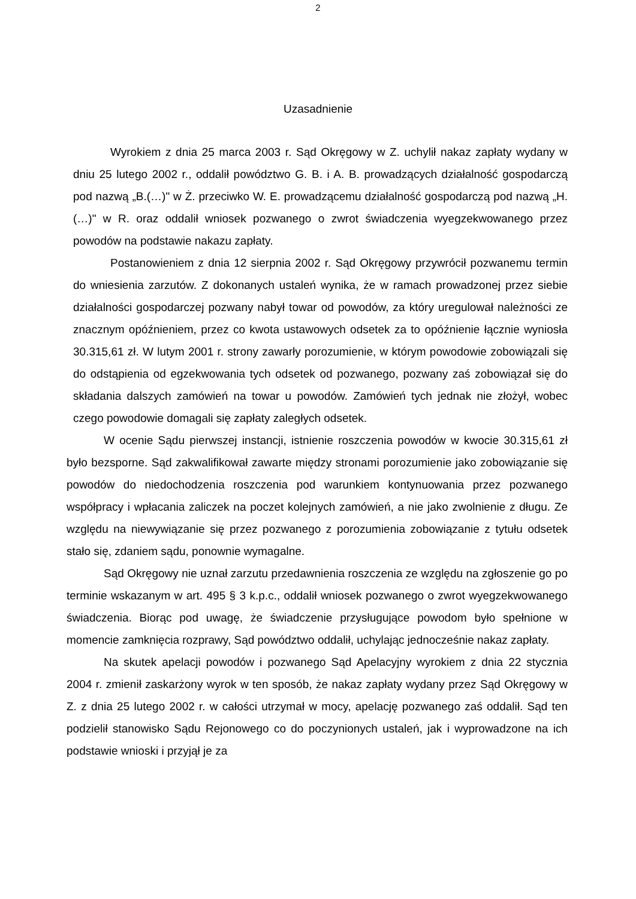2
Uzasadnienie
Wyrokiem z dnia 25 marca 2003 r. Sąd Okręgowy w Z. uchylił nakaz zapłaty wydany w dniu 25 lutego 2002 r., oddalił powództwo G. B. i A. B. prowadzących działalność gospodarczą pod nazwą „B.(…)" w Ż. przeciwko W. E. prowadzącemu działalność gospodarczą pod nazwą „H.(…)" w R. oraz oddalił wniosek pozwanego o zwrot świadczenia wyegzekwowanego przez powodów na podstawie nakazu zapłaty.
Postanowieniem z dnia 12 sierpnia 2002 r. Sąd Okręgowy przywrócił pozwanemu termin do wniesienia zarzutów. Z dokonanych ustaleń wynika, że w ramach prowadzonej przez siebie działalności gospodarczej pozwany nabył towar od powodów, za który uregulował należności ze znacznym opóźnieniem, przez co kwota ustawowych odsetek za to opóźnienie łącznie wyniosła 30.315,61 zł. W lutym 2001 r. strony zawarły porozumienie, w którym powodowie zobowiązali się do odstąpienia od egzekwowania tych odsetek od pozwanego, pozwany zaś zobowiązał się do składania dalszych zamówień na towar u powodów. Zamówień tych jednak nie złożył, wobec czego powodowie domagali się zapłaty zaległych odsetek.
W ocenie Sądu pierwszej instancji, istnienie roszczenia powodów w kwocie 30.315,61 zł było bezsporne. Sąd zakwalifikował zawarte między stronami porozumienie jako zobowiązanie się powodów do niedochodzenia roszczenia pod warunkiem kontynuowania przez pozwanego współpracy i wpłacania zaliczek na poczet kolejnych zamówień, a nie jako zwolnienie z długu. Ze względu na niewywiązanie się przez pozwanego z porozumienia zobowiązanie z tytułu odsetek stało się, zdaniem sądu, ponownie wymagalne.
Sąd Okręgowy nie uznał zarzutu przedawnienia roszczenia ze względu na zgłoszenie go po terminie wskazanym w art. 495 § 3 k.p.c., oddalił wniosek pozwanego o zwrot wyegzekwowanego świadczenia. Biorąc pod uwagę, że świadczenie przysługujące powodom było spełnione w momencie zamknięcia rozprawy, Sąd powództwo oddalił, uchylając jednocześnie nakaz zapłaty.
Na skutek apelacji powodów i pozwanego Sąd Apelacyjny wyrokiem z dnia 22 stycznia 2004 r. zmienił zaskarżony wyrok w ten sposób, że nakaz zapłaty wydany przez Sąd Okręgowy w Z. z dnia 25 lutego 2002 r. w całości utrzymał w mocy, apelację pozwanego zaś oddalił. Sąd ten podzielił stanowisko Sądu Rejonowego co do poczynionych ustaleń, jak i wyprowadzone na ich podstawie wnioski i przyjął je za